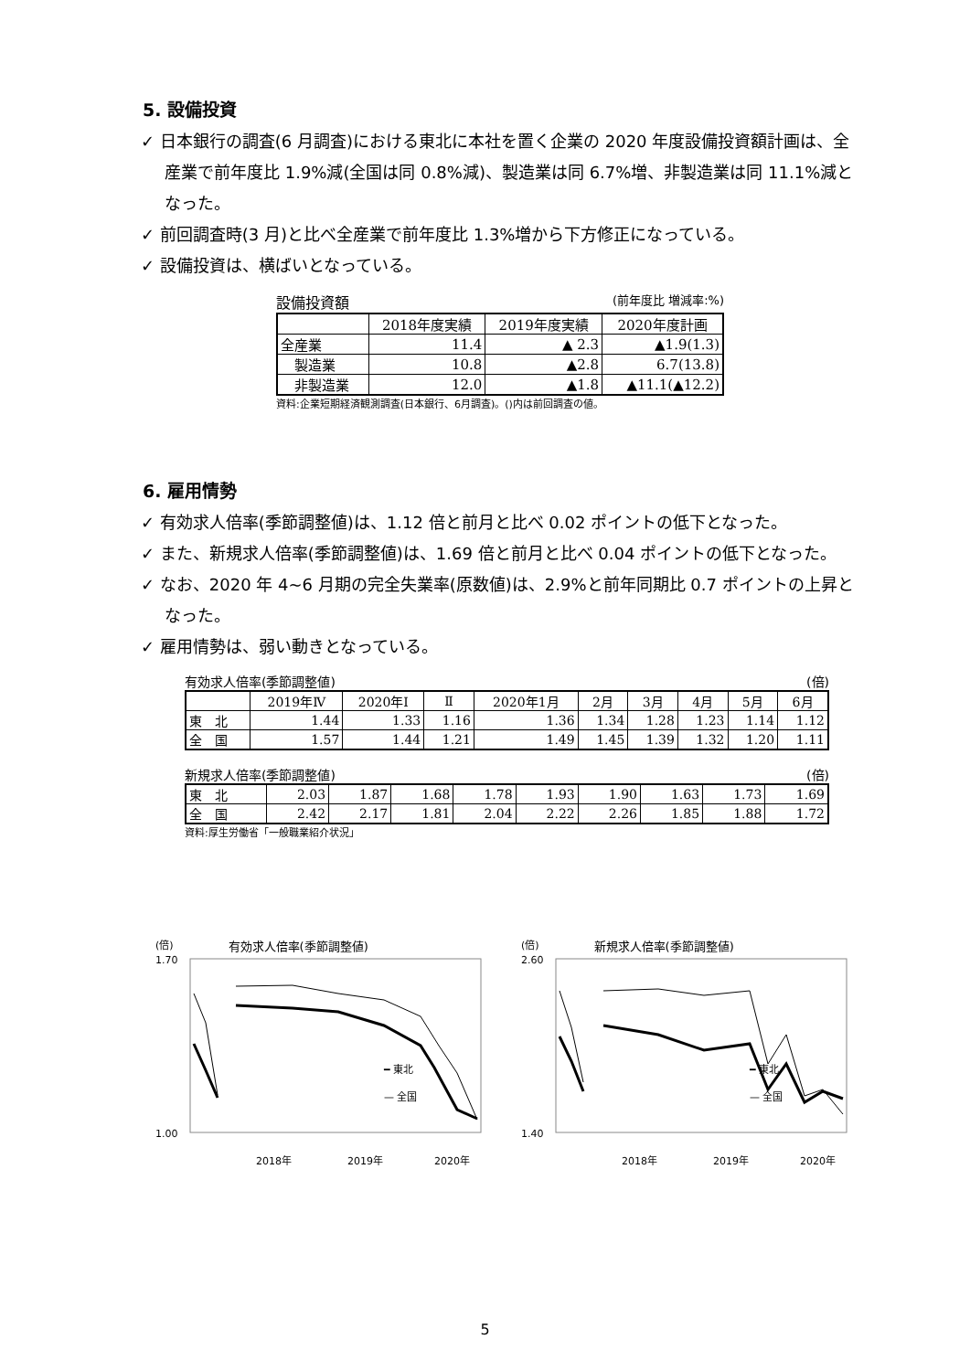5. 設備投資
✓ 日本銀行の調査(6 月調査)における東北に本社を置く企業の 2020 年度設備投資額計画は、全産業で前年度比 1.9%減(全国は同 0.8%減)、製造業は同 6.7%増、非製造業は同 11.1%減となった。
✓ 前回調査時(3 月)と比べ全産業で前年度比 1.3%増から下方修正になっている。
✓ 設備投資は、横ばいとなっている。
設備投資額 (前年度比 増減率:%)
| | 2018年度実績 | 2019年度実績 | 2020年度計画 |
| --- | --- | --- | --- |
| 全産業 | 11.4 | ▲ 2.3 | ▲1.9(1.3) |
| 製造業 | 10.8 | ▲2.8 | 6.7(13.8) |
| 非製造業 | 12.0 | ▲1.8 | ▲11.1(▲12.2) |
資料:企業短期経済観測調査(日本銀行、6月調査)。()内は前回調査の値。
6. 雇用情勢
✓ 有効求人倍率(季節調整値)は、1.12 倍と前月と比べ 0.02 ポイントの低下となった。
✓ また、新規求人倍率(季節調整値)は、1.69 倍と前月と比べ 0.04 ポイントの低下となった。
✓ なお、2020 年 4~6 月期の完全失業率(原数値)は、2.9%と前年同期比 0.7 ポイントの上昇となった。
✓ 雇用情勢は、弱い動きとなっている。
有効求人倍率(季節調整値) (倍)
| | 2019年Ⅳ | 2020年Ⅰ | Ⅱ | 2020年1月 | 2月 | 3月 | 4月 | 5月 | 6月 |
| --- | --- | --- | --- | --- | --- | --- | --- | --- | --- |
| 東 北 | 1.44 | 1.33 | 1.16 | 1.36 | 1.34 | 1.28 | 1.23 | 1.14 | 1.12 |
| 全 国 | 1.57 | 1.44 | 1.21 | 1.49 | 1.45 | 1.39 | 1.32 | 1.20 | 1.11 |
新規求人倍率(季節調整値) (倍)
| 東 北 | 2.03 | 1.87 | 1.68 | 1.78 | 1.93 | 1.90 | 1.63 | 1.73 | 1.69 |
| 全 国 | 2.42 | 2.17 | 1.81 | 2.04 | 2.22 | 2.26 | 1.85 | 1.88 | 1.72 |
資料:厚生労働省「一般職業紹介状況」
(倍) 有効求人倍率(季節調整値)
━ 東北
— 全国
1.00
1.70
2018年
2019年
2020年
(倍) 新規求人倍率(季節調整値)
━ 東北
— 全国
1.40
2.60
2018年
2019年
2020年
5